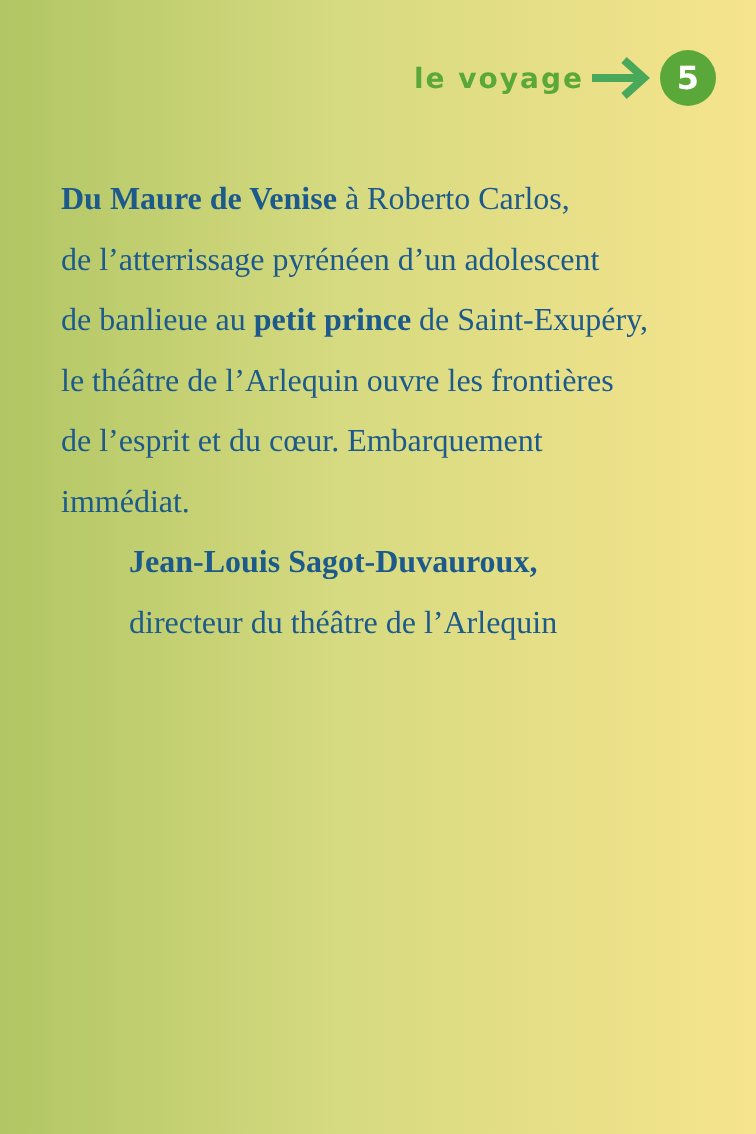le voyage
5
Du Maure de Venise à Roberto Carlos,
de l’atterrissage pyrénéen d’un adolescent
de banlieue au petit prince de Saint-Exupéry,
le théâtre de l’Arlequin ouvre les frontières
de l’esprit et du cœur. Embarquement
immédiat.
Jean-Louis Sagot-Duvauroux,
directeur du théâtre de l’Arlequin